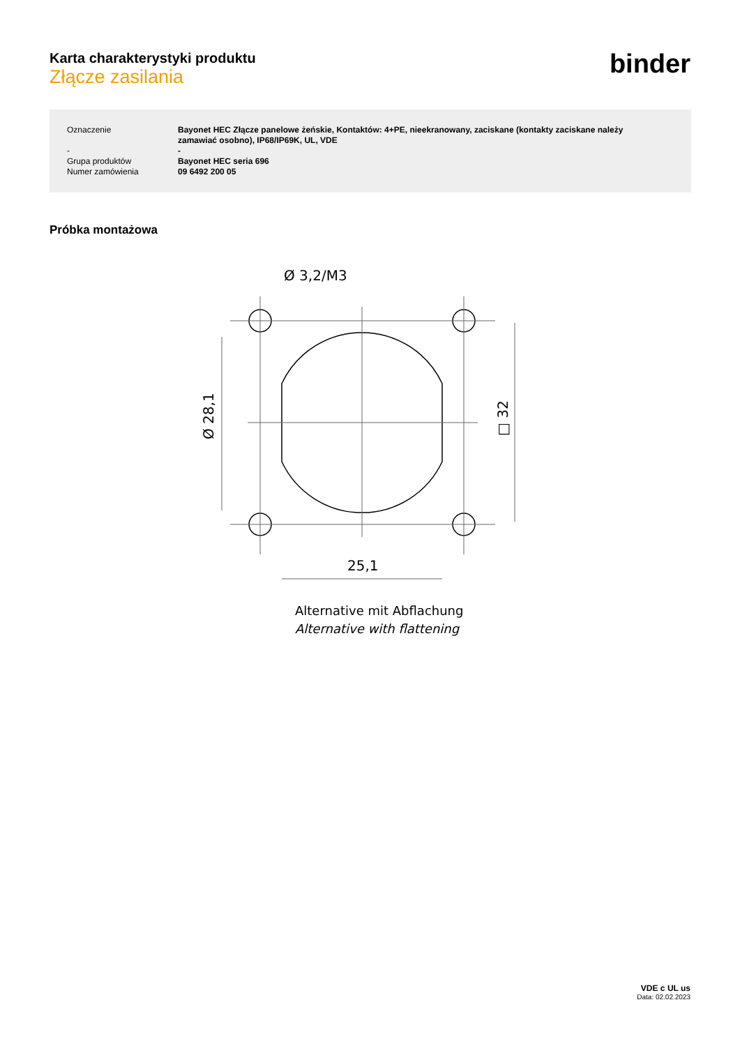Karta charakterystyki produktu
Złącze zasilania
binder
| Oznaczenie | Bayonet HEC Złącze panelowe żeńskie, Kontaktów: 4+PE, nieekranowany, zaciskane (kontakty zaciskane należy zamawiać osobno), IP68/IP69K, UL, VDE |
| - | - |
| Grupa produktów | Bayonet HEC seria 696 |
| Numer zamówienia | 09 6492 200 05 |
Próbka montażowa
Ø 3,2/M3
25,1
Ø 28,1
□ 32
Alternative mit Abflachung
Alternative with flattening
VDE c UL us
Data: 02.02.2023